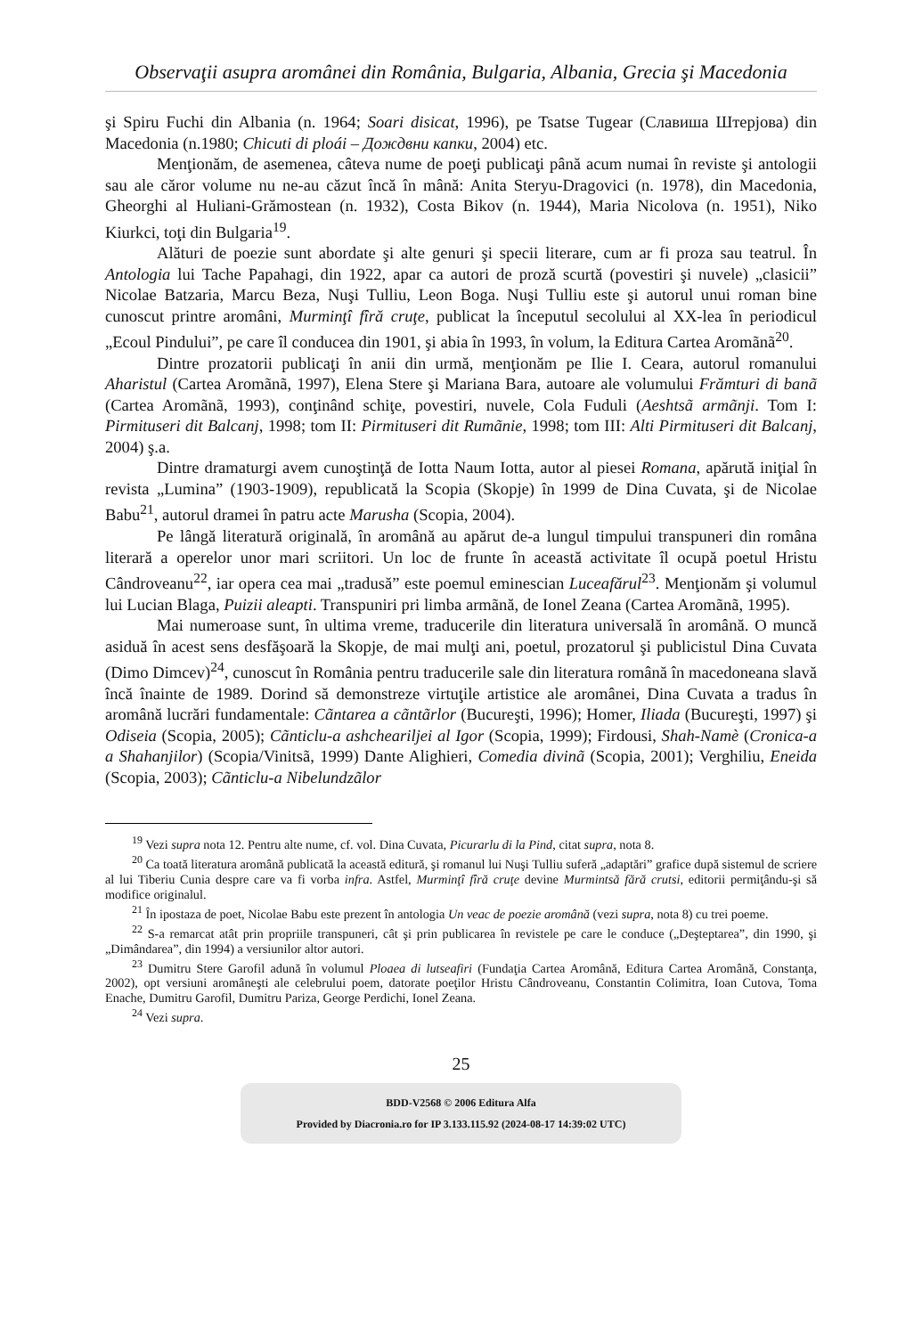Observaţii asupra aromânei din România, Bulgaria, Albania, Grecia şi Macedonia
şi Spiru Fuchi din Albania (n. 1964; Soari disicat, 1996), pe Tsatse Tugear (Славиша Штерјова) din Macedonia (n.1980; Chicuti di ploái – Дождвни капки, 2004) etc.
Menţionăm, de asemenea, câteva nume de poeţi publicaţi până acum numai în reviste şi antologii sau ale căror volume nu ne-au căzut încă în mână: Anita Steryu-Dragovici (n. 1978), din Macedonia, Gheorghi al Huliani-Grămostean (n. 1932), Costa Bikov (n. 1944), Maria Nicolova (n. 1951), Niko Kiurkci, toţi din Bulgaria<sup>19</sup>.
Alături de poezie sunt abordate şi alte genuri şi specii literare, cum ar fi proza sau teatrul. În Antologia lui Tache Papahagi, din 1922, apar ca autori de proză scurtă (povestiri şi nuvele) „clasicii” Nicolae Batzaria, Marcu Beza, Nuşi Tulliu, Leon Boga. Nuşi Tulliu este şi autorul unui roman bine cunoscut printre aromâni, Murminţî fîră cruţe, publicat la începutul secolului al XX-lea în periodicul „Ecoul Pindului”, pe care îl conducea din 1901, şi abia în 1993, în volum, la Editura Cartea Aromãnã<sup>20</sup>.
Dintre prozatorii publicaţi în anii din urmă, menţionăm pe Ilie I. Ceara, autorul romanului Aharistul (Cartea Aromãnã, 1997), Elena Stere şi Mariana Bara, autoare ale volumului Frămturi di banã (Cartea Aromãnã, 1993), conţinând schiţe, povestiri, nuvele, Cola Fuduli (Aeshtsã armãnji. Tom I: Pirmituseri dit Balcanj, 1998; tom II: Pirmituseri dit Rumãnie, 1998; tom III: Alti Pirmituseri dit Balcanj, 2004) ş.a.
Dintre dramaturgi avem cunoştinţă de Iotta Naum Iotta, autor al piesei Romana, apărută iniţial în revista „Lumina” (1903-1909), republicată la Scopia (Skopje) în 1999 de Dina Cuvata, şi de Nicolae Babu<sup>21</sup>, autorul dramei în patru acte Marusha (Scopia, 2004).
Pe lângă literatură originală, în aromână au apărut de-a lungul timpului transpuneri din româna literară a operelor unor mari scriitori. Un loc de frunte în această activitate îl ocupă poetul Hristu Cândroveanu<sup>22</sup>, iar opera cea mai „tradusă” este poemul eminescian Luceafărul<sup>23</sup>. Menţionăm şi volumul lui Lucian Blaga, Puizii aleapti. Transpuniri pri limba armãnă, de Ionel Zeana (Cartea Aromãnã, 1995).
Mai numeroase sunt, în ultima vreme, traducerile din literatura universală în aromână. O muncă asiduă în acest sens desfăşoară la Skopje, de mai mulţi ani, poetul, prozatorul şi publicistul Dina Cuvata (Dimo Dimcev)<sup>24</sup>, cunoscut în România pentru traducerile sale din literatura română în macedoneana slavă încă înainte de 1989. Dorind să demonstreze virtuţile artistice ale aromânei, Dina Cuvata a tradus în aromână lucrări fundamentale: Cãntarea a cãntãrlor (Bucureşti, 1996); Homer, Iliada (Bucureşti, 1997) şi Odiseia (Scopia, 2005); Cãnticlu-a ashcheariljei al Igor (Scopia, 1999); Firdousi, Shah-Namè (Cronica-a a Shahanjilor) (Scopia/Vinitsã, 1999) Dante Alighieri, Comedia divinã (Scopia, 2001); Verghiliu, Eneida (Scopia, 2003); Cãnticlu-a Nibelundzãlor
<sup>19</sup> Vezi supra nota 12. Pentru alte nume, cf. vol. Dina Cuvata, Picurarlu di la Pind, citat supra, nota 8.
<sup>20</sup> Ca toată literatura aromână publicată la această editură, şi romanul lui Nuşi Tulliu suferă „adaptări” grafice după sistemul de scriere al lui Tiberiu Cunia despre care va fi vorba infra. Astfel, Murminţî fîră cruţe devine Murmintsă fără crutsi, editorii permiţându-şi să modifice originalul.
<sup>21</sup> În ipostaza de poet, Nicolae Babu este prezent în antologia Un veac de poezie aromână (vezi supra, nota 8) cu trei poeme.
<sup>22</sup> S-a remarcat atât prin propriile transpuneri, cât şi prin publicarea în revistele pe care le conduce („Deşteptarea”, din 1990, şi „Dimândarea”, din 1994) a versiunilor altor autori.
<sup>23</sup> Dumitru Stere Garofil adună în volumul Ploaea di lutseafiri (Fundaţia Cartea Aromână, Editura Cartea Aromână, Constanţa, 2002), opt versiuni aromâneşti ale celebrului poem, datorate poeţilor Hristu Cândroveanu, Constantin Colimitra, Ioan Cutova, Toma Enache, Dumitru Garofil, Dumitru Pariza, George Perdichi, Ionel Zeana.
<sup>24</sup> Vezi supra.
25
BDD-V2568 © 2006 Editura Alfa
Provided by Diacronia.ro for IP 3.133.115.92 (2024-08-17 14:39:02 UTC)